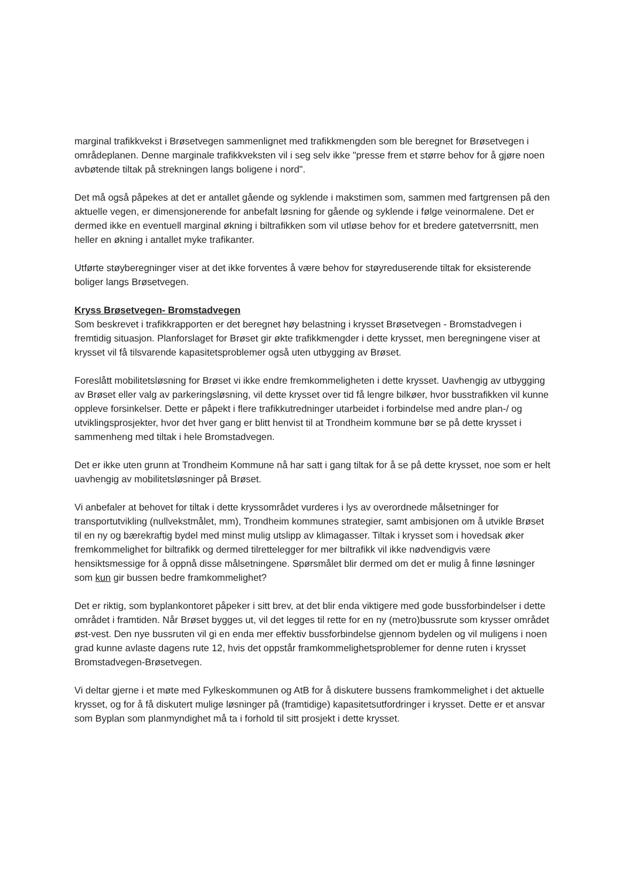marginal trafikkvekst i Brøsetvegen sammenlignet med trafikkmengden som ble beregnet for Brøsetvegen i områdeplanen. Denne marginale trafikkveksten vil i seg selv ikke "presse frem et større behov for å gjøre noen avbøtende tiltak på strekningen langs boligene i nord".
Det må også påpekes at det er antallet gående og syklende i makstimen som, sammen med fartgrensen på den aktuelle vegen, er dimensjonerende for anbefalt løsning for gående og syklende i følge veinormalene. Det er dermed ikke en eventuell marginal økning i biltrafikken som vil utløse behov for et bredere gatetverrsnitt, men heller en økning i antallet myke trafikanter.
Utførte støyberegninger viser at det ikke forventes å være behov for støyreduserende tiltak for eksisterende boliger langs Brøsetvegen.
Kryss Brøsetvegen- Bromstadvegen
Som beskrevet i trafikkrapporten er det beregnet høy belastning i krysset Brøsetvegen - Bromstadvegen i fremtidig situasjon. Planforslaget for Brøset gir økte trafikkmengder i dette krysset, men beregningene viser at krysset vil få tilsvarende kapasitetsproblemer også uten utbygging av Brøset.
Foreslått mobilitetsløsning for Brøset vi ikke endre fremkommeligheten i dette krysset. Uavhengig av utbygging av Brøset eller valg av parkeringsløsning, vil dette krysset over tid få lengre bilkøer, hvor busstrafikken vil kunne oppleve forsinkelser. Dette er påpekt i flere trafikkutredninger utarbeidet i forbindelse med andre plan-/ og utviklingsprosjekter, hvor det hver gang er blitt henvist til at Trondheim kommune bør se på dette krysset i sammenheng med tiltak i hele Bromstadvegen.
Det er ikke uten grunn at Trondheim Kommune nå har satt i gang tiltak for å se på dette krysset, noe som er helt uavhengig av mobilitetsløsninger på Brøset.
Vi anbefaler at behovet for tiltak i dette kryssområdet vurderes i lys av overordnede målsetninger for transportutvikling (nullvekstmålet, mm), Trondheim kommunes strategier, samt ambisjonen om å utvikle Brøset til en ny og bærekraftig bydel med minst mulig utslipp av klimagasser. Tiltak i krysset som i hovedsak øker fremkommelighet for biltrafikk og dermed tilrettelegger for mer biltrafikk vil ikke nødvendigvis være hensiktsmessige for å oppnå disse målsetningene. Spørsmålet blir dermed om det er mulig å finne løsninger som kun gir bussen bedre framkommelighet?
Det er riktig, som byplankontoret påpeker i sitt brev, at det blir enda viktigere med gode bussforbindelser i dette området i framtiden. Når Brøset bygges ut, vil det legges til rette for en ny (metro)bussrute som krysser området øst-vest. Den nye bussruten vil gi en enda mer effektiv bussforbindelse gjennom bydelen og vil muligens i noen grad kunne avlaste dagens rute 12, hvis det oppstår framkommelighetsproblemer for denne ruten i krysset Bromstadvegen-Brøsetvegen.
Vi deltar gjerne i et møte med Fylkeskommunen og AtB for å diskutere bussens framkommelighet i det aktuelle krysset, og for å få diskutert mulige løsninger på (framtidige) kapasitetsutfordringer i krysset. Dette er et ansvar som Byplan som planmyndighet må ta i forhold til sitt prosjekt i dette krysset.